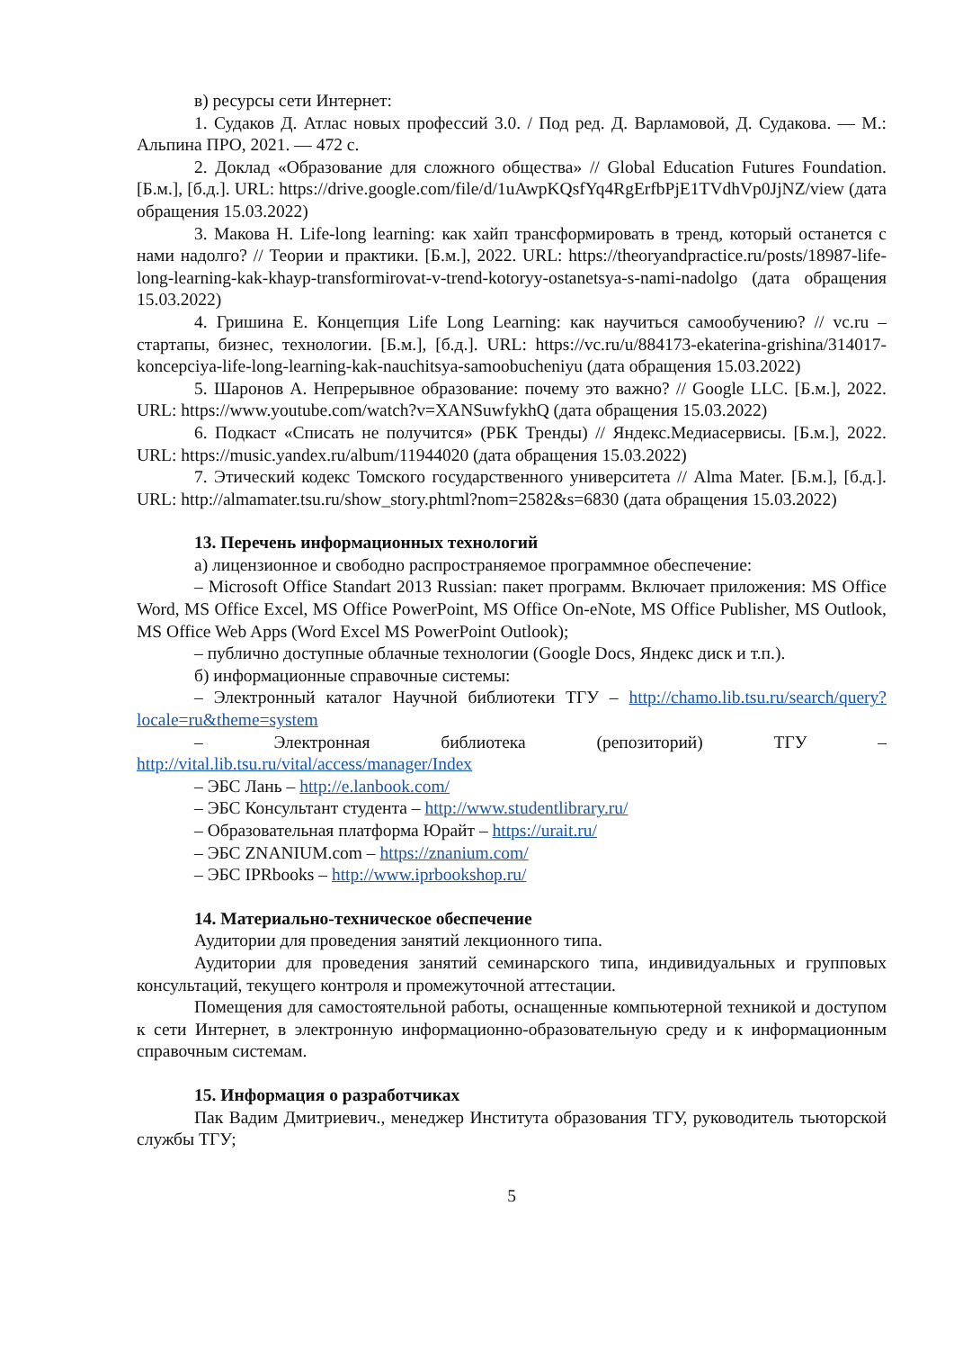в) ресурсы сети Интернет:
1. Судаков Д. Атлас новых профессий 3.0. / Под ред. Д. Варламовой, Д. Судакова. — М.: Альпина ПРО, 2021. — 472 с.
2. Доклад «Образование для сложного общества» // Global Education Futures Foundation. [Б.м.], [б.д.]. URL: https://drive.google.com/file/d/1uAwpKQsfYq4RgErfbPjE1TVdhVp0JjNZ/view (дата обращения 15.03.2022)
3. Макова Н. Life-long learning: как хайп трансформировать в тренд, который останется с нами надолго? // Теории и практики. [Б.м.], 2022. URL: https://theoryandpractice.ru/posts/18987-life-long-learning-kak-khayp-transformirovat-v-trend-kotoryy-ostanetsya-s-nami-nadolgo (дата обращения 15.03.2022)
4. Гришина Е. Концепция Life Long Learning: как научиться самообучению? // vc.ru – стартапы, бизнес, технологии. [Б.м.], [б.д.]. URL: https://vc.ru/u/884173-ekaterina-grishina/314017-koncepciya-life-long-learning-kak-nauchitsya-samoobucheniyu (дата обращения 15.03.2022)
5. Шаронов А. Непрерывное образование: почему это важно? // Google LLC. [Б.м.], 2022. URL: https://www.youtube.com/watch?v=XANSuwfykhQ (дата обращения 15.03.2022)
6. Подкаст «Списать не получится» (РБК Тренды) // Яндекс.Медиасервисы. [Б.м.], 2022. URL: https://music.yandex.ru/album/11944020 (дата обращения 15.03.2022)
7. Этический кодекс Томского государственного университета // Alma Mater. [Б.м.], [б.д.]. URL: http://almamater.tsu.ru/show_story.phtml?nom=2582&s=6830 (дата обращения 15.03.2022)
13. Перечень информационных технологий
а) лицензионное и свободно распространяемое программное обеспечение:
– Microsoft Office Standart 2013 Russian: пакет программ. Включает приложения: MS Office Word, MS Office Excel, MS Office PowerPoint, MS Office On-eNote, MS Office Publisher, MS Outlook, MS Office Web Apps (Word Excel MS PowerPoint Outlook);
– публично доступные облачные технологии (Google Docs, Яндекс диск и т.п.).
б) информационные справочные системы:
– Электронный каталог Научной библиотеки ТГУ – http://chamo.lib.tsu.ru/search/query?locale=ru&theme=system
– Электронная библиотека (репозиторий) ТГУ – http://vital.lib.tsu.ru/vital/access/manager/Index
– ЭБС Лань – http://e.lanbook.com/
– ЭБС Консультант студента – http://www.studentlibrary.ru/
– Образовательная платформа Юрайт – https://urait.ru/
– ЭБС ZNANIUM.com – https://znanium.com/
– ЭБС IPRbooks – http://www.iprbookshop.ru/
14. Материально-техническое обеспечение
Аудитории для проведения занятий лекционного типа.
Аудитории для проведения занятий семинарского типа, индивидуальных и групповых консультаций, текущего контроля и промежуточной аттестации.
Помещения для самостоятельной работы, оснащенные компьютерной техникой и доступом к сети Интернет, в электронную информационно-образовательную среду и к информационным справочным системам.
15. Информация о разработчиках
Пак Вадим Дмитриевич., менеджер Института образования ТГУ, руководитель тьюторской службы ТГУ;
5